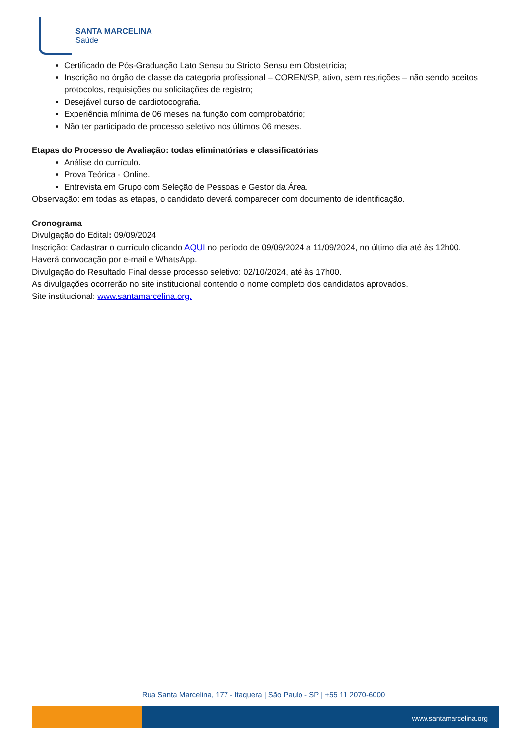SANTA MARCELINA
Saúde
Certificado de Pós-Graduação Lato Sensu ou Stricto Sensu em Obstetrícia;
Inscrição no órgão de classe da categoria profissional – COREN/SP, ativo, sem restrições – não sendo aceitos protocolos, requisições ou solicitações de registro;
Desejável curso de cardiotocografia.
Experiência mínima de 06 meses na função com comprobatório;
Não ter participado de processo seletivo nos últimos 06 meses.
Etapas do Processo de Avaliação: todas eliminatórias e classificatórias
Análise do currículo.
Prova Teórica - Online.
Entrevista em Grupo com Seleção de Pessoas e Gestor da Área.
Observação: em todas as etapas, o candidato deverá comparecer com documento de identificação.
Cronograma
Divulgação do Edital: 09/09/2024
Inscrição: Cadastrar o currículo clicando AQUI no período de 09/09/2024 a 11/09/2024, no último dia até às 12h00.
Haverá convocação por e-mail e WhatsApp.
Divulgação do Resultado Final desse processo seletivo: 02/10/2024, até às 17h00.
As divulgações ocorrerão no site institucional contendo o nome completo dos candidatos aprovados.
Site institucional: www.santamarcelina.org.
Rua Santa Marcelina, 177 - Itaquera | São Paulo - SP | +55 11 2070-6000
www.santamarcelina.org